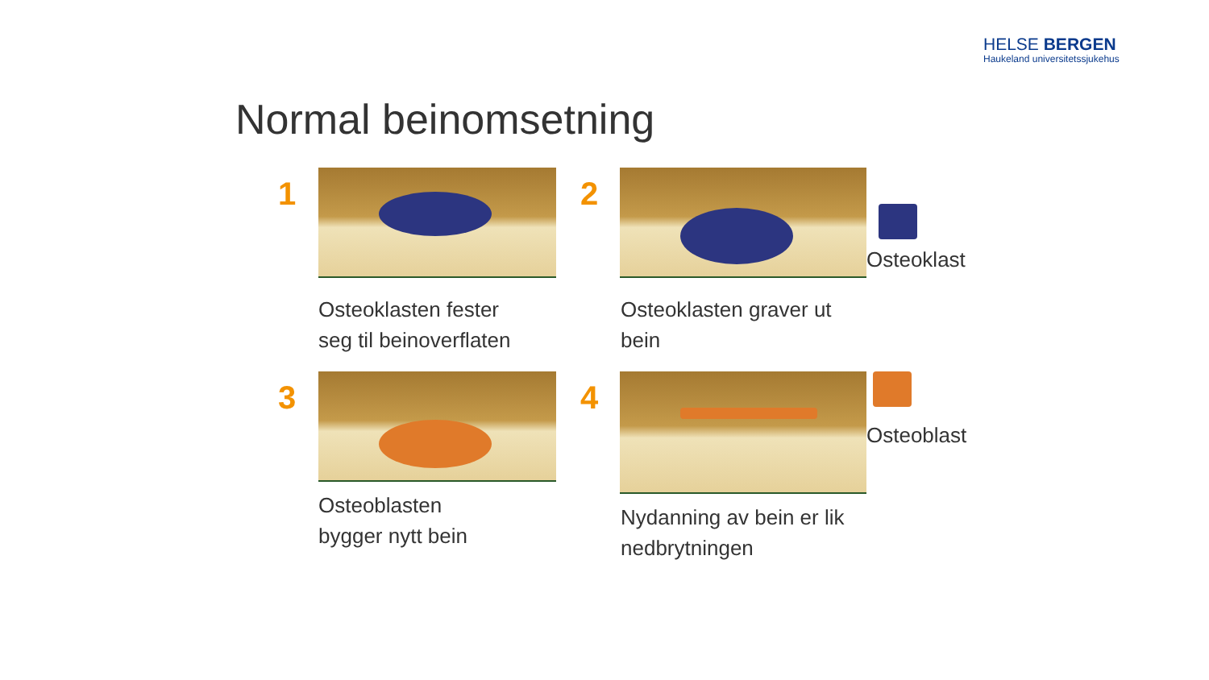HELSE BERGEN
Haukeland universitetssjukehus
Normal beinomsetning
1
Osteoklasten fester
seg til beinoverflaten
2
Osteoklasten graver ut
bein
Osteoklast
3
Osteoblasten
bygger nytt bein
4
Nydanning av bein er lik
nedbrytningen
Osteoblast